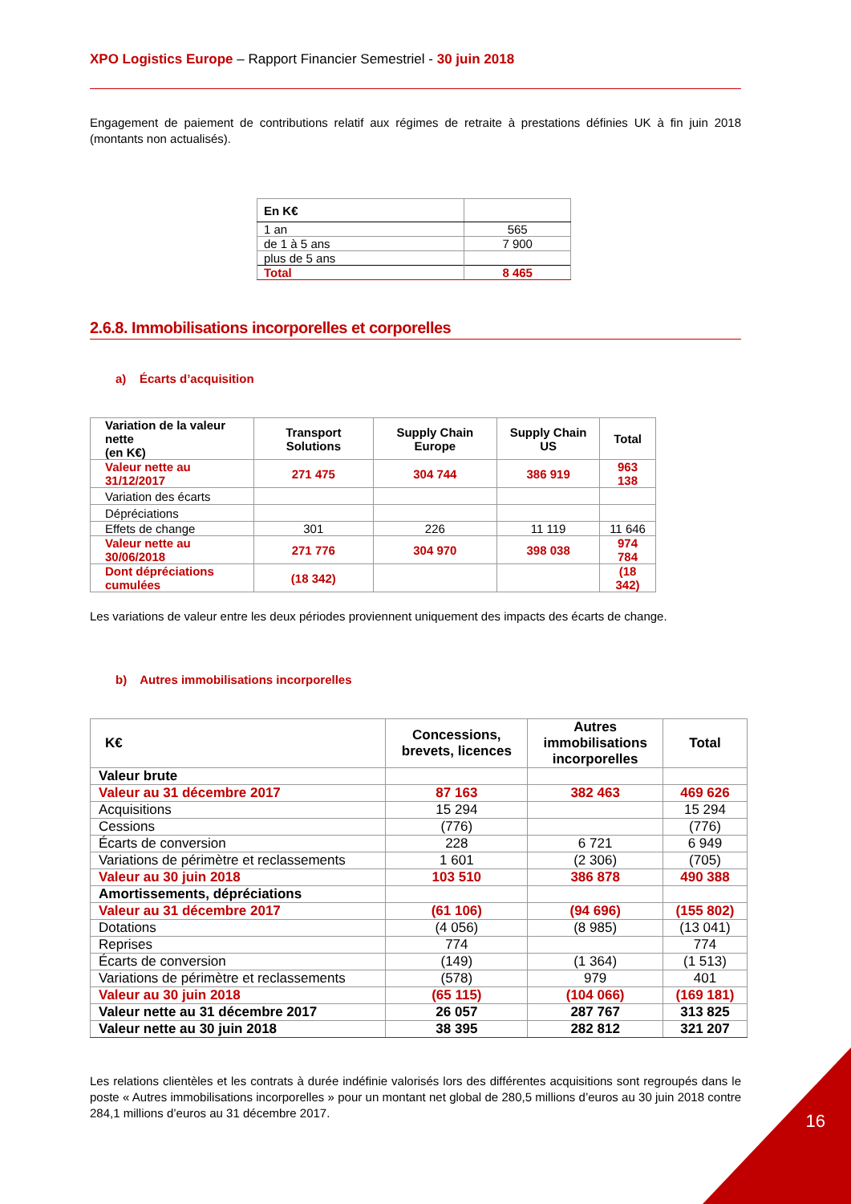XPO Logistics Europe – Rapport Financier Semestriel - 30 juin 2018
Engagement de paiement de contributions relatif aux régimes de retraite à prestations définies UK à fin juin 2018 (montants non actualisés).
| En K€ | |
| 1 an | 565 |
| de 1 à 5 ans | 7 900 |
| plus de 5 ans | |
| Total | 8 465 |
2.6.8. Immobilisations incorporelles et corporelles
a) Écarts d’acquisition
| Variation de la valeur nette (en K€) | Transport Solutions | Supply Chain Europe | Supply Chain US | Total |
| --- | --- | --- | --- | --- |
| Valeur nette au 31/12/2017 | 271 475 | 304 744 | 386 919 | 963 138 |
| Variation des écarts | | | | |
| Dépréciations | | | | |
| Effets de change | 301 | 226 | 11 119 | 11 646 |
| Valeur nette au 30/06/2018 | 271 776 | 304 970 | 398 038 | 974 784 |
| Dont dépréciations cumulées | (18 342) | | | (18 342) |
Les variations de valeur entre les deux périodes proviennent uniquement des impacts des écarts de change.
b) Autres immobilisations incorporelles
| K€ | Concessions, brevets, licences | Autres immobilisations incorporelles | Total |
| --- | --- | --- | --- |
| Valeur brute | | | |
| Valeur au 31 décembre 2017 | 87 163 | 382 463 | 469 626 |
| Acquisitions | 15 294 | | 15 294 |
| Cessions | (776) | | (776) |
| Écarts de conversion | 228 | 6 721 | 6 949 |
| Variations de périmètre et reclassements | 1 601 | (2 306) | (705) |
| Valeur au 30 juin 2018 | 103 510 | 386 878 | 490 388 |
| Amortissements, dépréciations | | | |
| Valeur au 31 décembre 2017 | (61 106) | (94 696) | (155 802) |
| Dotations | (4 056) | (8 985) | (13 041) |
| Reprises | 774 | | 774 |
| Écarts de conversion | (149) | (1 364) | (1 513) |
| Variations de périmètre et reclassements | (578) | 979 | 401 |
| Valeur au 30 juin 2018 | (65 115) | (104 066) | (169 181) |
| Valeur nette au 31 décembre 2017 | 26 057 | 287 767 | 313 825 |
| Valeur nette au 30 juin 2018 | 38 395 | 282 812 | 321 207 |
Les relations clientèles et les contrats à durée indéfinie valorisés lors des différentes acquisitions sont regroupés dans le poste « Autres immobilisations incorporelles » pour un montant net global de 280,5 millions d’euros au 30 juin 2018 contre 284,1 millions d’euros au 31 décembre 2017.
16